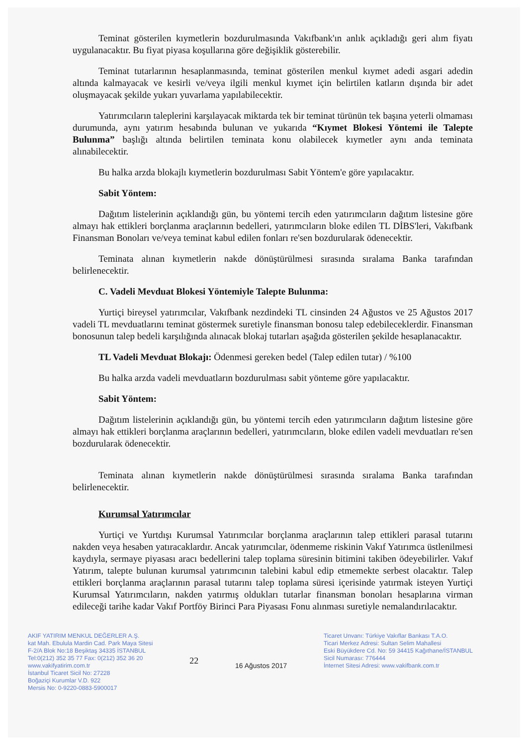Teminat gösterilen kıymetlerin bozdurulmasında Vakıfbank'ın anlık açıkladığı geri alım fiyatı uygulanacaktır. Bu fiyat piyasa koşullarına göre değişiklik gösterebilir.
Teminat tutarlarının hesaplanmasında, teminat gösterilen menkul kıymet adedi asgari adedin altında kalmayacak ve kesirli ve/veya ilgili menkul kıymet için belirtilen katların dışında bir adet oluşmayacak şekilde yukarı yuvarlama yapılabilecektir.
Yatırımcıların taleplerini karşılayacak miktarda tek bir teminat türünün tek başına yeterli olmaması durumunda, aynı yatırım hesabında bulunan ve yukarıda “Kıymet Blokesi Yöntemi ile Talepte Bulunma” başlığı altında belirtilen teminata konu olabilecek kıymetler aynı anda teminata alınabilecektir.
Bu halka arzda blokajlı kıymetlerin bozdurulması Sabit Yöntem'e göre yapılacaktır.
Sabit Yöntem:
Dağıtım listelerinin açıklandığı gün, bu yöntemi tercih eden yatırımcıların dağıtım listesine göre almayı hak ettikleri borçlanma araçlarının bedelleri, yatırımcıların bloke edilen TL DİBS'leri, Vakıfbank Finansman Bonoları ve/veya teminat kabul edilen fonları re'sen bozdurularak ödenecektir.
Teminata alınan kıymetlerin nakde dönüştürülmesi sırasında sıralama Banka tarafından belirlenecektir.
C. Vadeli Mevduat Blokesi Yöntemiyle Talepte Bulunma:
Yurtiçi bireysel yatırımcılar, Vakıfbank nezdindeki TL cinsinden 24 Ağustos ve 25 Ağustos 2017 vadeli TL mevduatlarını teminat göstermek suretiyle finansman bonosu talep edebileceklerdir. Finansman bonosunun talep bedeli karşılığında alınacak blokaj tutarları aşağıda gösterilen şekilde hesaplanacaktır.
TL Vadeli Mevduat Blokajı: Ödenmesi gereken bedel (Talep edilen tutar) / %100
Bu halka arzda vadeli mevduatların bozdurulması sabit yönteme göre yapılacaktır.
Sabit Yöntem:
Dağıtım listelerinin açıklandığı gün, bu yöntemi tercih eden yatırımcıların dağıtım listesine göre almayı hak ettikleri borçlanma araçlarının bedelleri, yatırımcıların, bloke edilen vadeli mevduatları re'sen bozdurularak ödenecektir.
Teminata alınan kıymetlerin nakde dönüştürülmesi sırasında sıralama Banka tarafından belirlenecektir.
Kurumsal Yatırımcılar
Yurtiçi ve Yurtdışı Kurumsal Yatırımcılar borçlanma araçlarının talep ettikleri parasal tutarını nakden veya hesaben yatıracaklardır. Ancak yatırımcılar, ödenmeme riskinin Vakıf Yatırımca üstlenilmesi kaydıyla, sermaye piyasası aracı bedellerini talep toplama süresinin bitimini takiben ödeyebilirler. Vakıf Yatırım, talepte bulunan kurumsal yatırımcının talebini kabul edip etmemekte serbest olacaktır. Talep ettikleri borçlanma araçlarının parasal tutarını talep toplama süresi içerisinde yatırmak isteyen Yurtiçi Kurumsal Yatırımcıların, nakden yatırmış oldukları tutarlar finansman bonoları hesaplarına virman edileceği tarihe kadar Vakıf Portföy Birinci Para Piyasası Fonu alınması suretiyle nemalandırılacaktır.
AKIF YATIRIM MENKUL DEĞERLER A.Ş.
kat Mah. Ebulula Mardin Cad. Park Maya Sitesi
F-2/A Blok No:18 Beşiktaş 34335 İSTANBUL
Tel:0(212) 352 35 77 Fax: 0(212) 352 36 20
www.vakifyatirim.com.tr
İstanbul Ticaret Sicil No: 27228
Boğaziçi Kurumlar V.D. 922
Mersis No: 0-9220-0883-5900017
22
16 Ağustos 2017
Ticaret Unvanı: Türkiye Vakıflar Bankası T.A.O.
Ticari Merkez Adresi: Sultan Selim Mahallesi
Eski Büyükdere Cd. No: 59 34415 Kağıthane/İSTANBUL
Sicil Numarası: 776444
İnternet Sitesi Adresi: www.vakifbank.com.tr